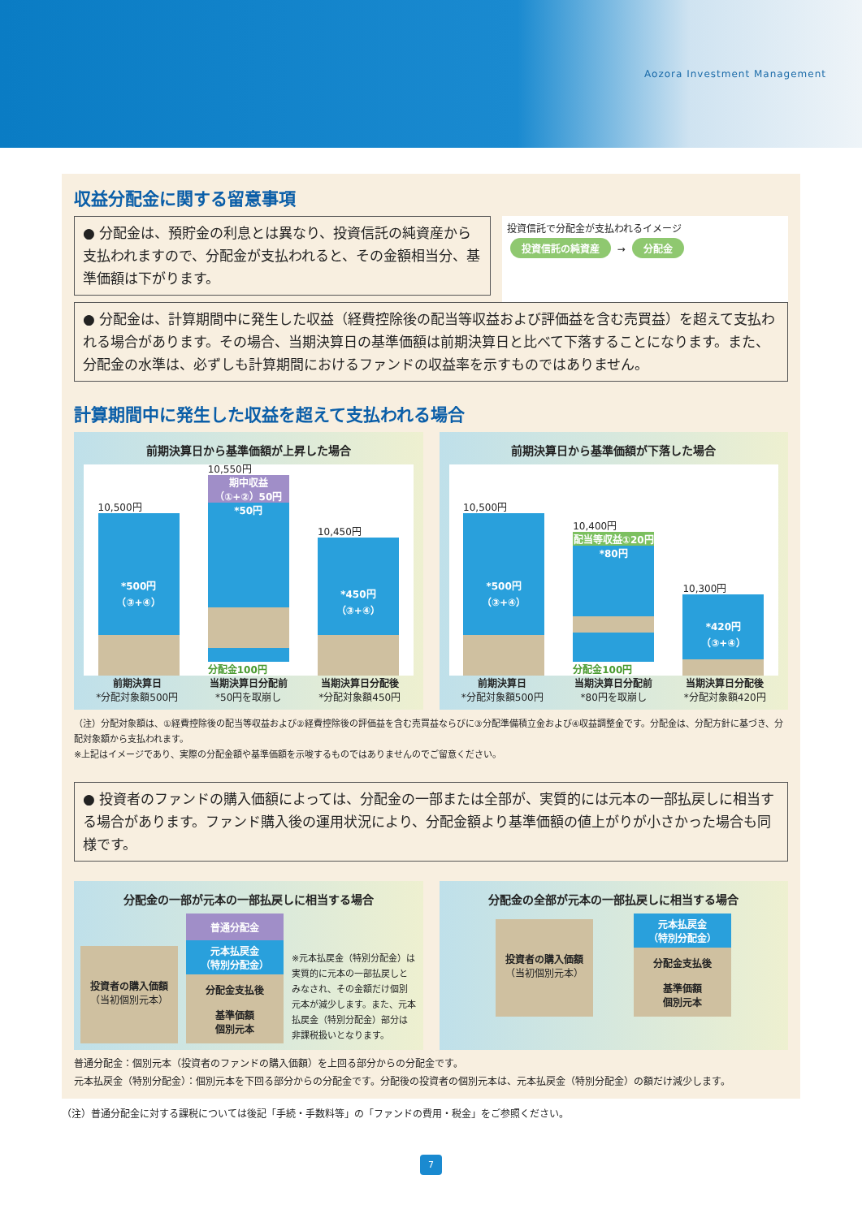Aozora Investment Management
収益分配金に関する留意事項
● 分配金は、預貯金の利息とは異なり、投資信託の純資産から支払われますので、分配金が支払われると、その金額相当分、基準価額は下がります。
投資信託で分配金が支払われるイメージ
投資信託の純資産 → 分配金
● 分配金は、計算期間中に発生した収益（経費控除後の配当等収益および評価益を含む売買益）を超えて支払われる場合があります。その場合、当期決算日の基準価額は前期決算日と比べて下落することになります。また、分配金の水準は、必ずしも計算期間におけるファンドの収益率を示すものではありません。
計算期間中に発生した収益を超えて支払われる場合
前期決算日から基準価額が上昇した場合
10,500円
*500円
（③+④）
10,550円
期中収益
（①+②）50円
*50円
分配金100円
10,450円
*450円
（③+④）
前期決算日
*分配対象額500円
当期決算日分配前
*50円を取崩し
当期決算日分配後
*分配対象額450円
前期決算日から基準価額が下落した場合
10,500円
*500円
（③+④）
10,400円
配当等収益①20円
*80円
分配金100円
10,300円
*420円
（③+④）
前期決算日
*分配対象額500円
当期決算日分配前
*80円を取崩し
当期決算日分配後
*分配対象額420円
（注）分配対象額は、①経費控除後の配当等収益および②経費控除後の評価益を含む売買益ならびに③分配準備積立金および④収益調整金です。分配金は、分配方針に基づき、分配対象額から支払われます。
※上記はイメージであり、実際の分配金額や基準価額を示唆するものではありませんのでご留意ください。
● 投資者のファンドの購入価額によっては、分配金の一部または全部が、実質的には元本の一部払戻しに相当する場合があります。ファンド購入後の運用状況により、分配金額より基準価額の値上がりが小さかった場合も同様です。
分配金の一部が元本の一部払戻しに相当する場合
投資者の購入価額
（当初個別元本）
普通分配金
元本払戻金
（特別分配金）
分配金支払後
基準価額
個別元本
※元本払戻金（特別分配金）は実質的に元本の一部払戻しとみなされ、その金額だけ個別元本が減少します。また、元本払戻金（特別分配金）部分は非課税扱いとなります。
分配金の全部が元本の一部払戻しに相当する場合
投資者の購入価額
（当初個別元本）
元本払戻金
（特別分配金）
分配金支払後
基準価額
個別元本
普通分配金：個別元本（投資者のファンドの購入価額）を上回る部分からの分配金です。
元本払戻金（特別分配金）：個別元本を下回る部分からの分配金です。分配後の投資者の個別元本は、元本払戻金（特別分配金）の額だけ減少します。
（注）普通分配金に対する課税については後記「手続・手数料等」の「ファンドの費用・税金」をご参照ください。
7